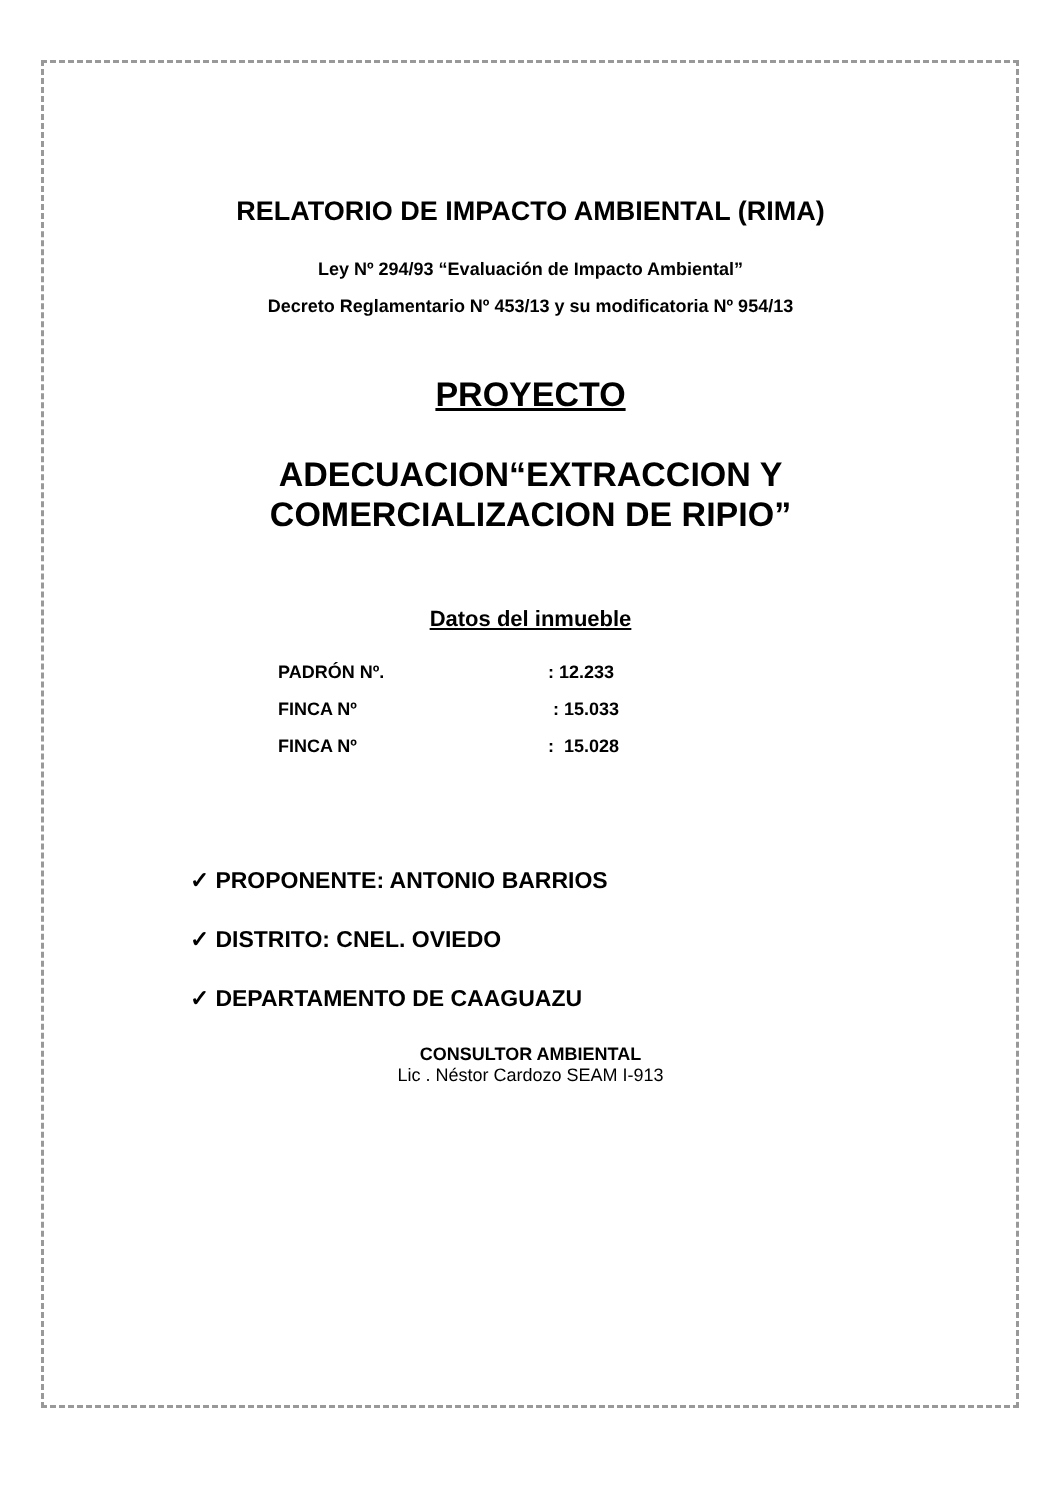RELATORIO DE IMPACTO AMBIENTAL (RIMA)
Ley Nº 294/93 “Evaluación de Impacto Ambiental”
Decreto Reglamentario Nº 453/13 y su modificatoria Nº 954/13
PROYECTO
ADECUACION“EXTRACCION Y
COMERCIALIZACION DE RIPIO”
Datos del inmueble
PADRÓN Nº.: 12.233
FINCA Nº : 15.033
FINCA Nº: 15.028
✓ PROPONENTE: ANTONIO BARRIOS
✓ DISTRITO: CNEL. OVIEDO
✓ DEPARTAMENTO DE CAAGUAZU
CONSULTOR AMBIENTAL
Lic . Néstor Cardozo SEAM I-913